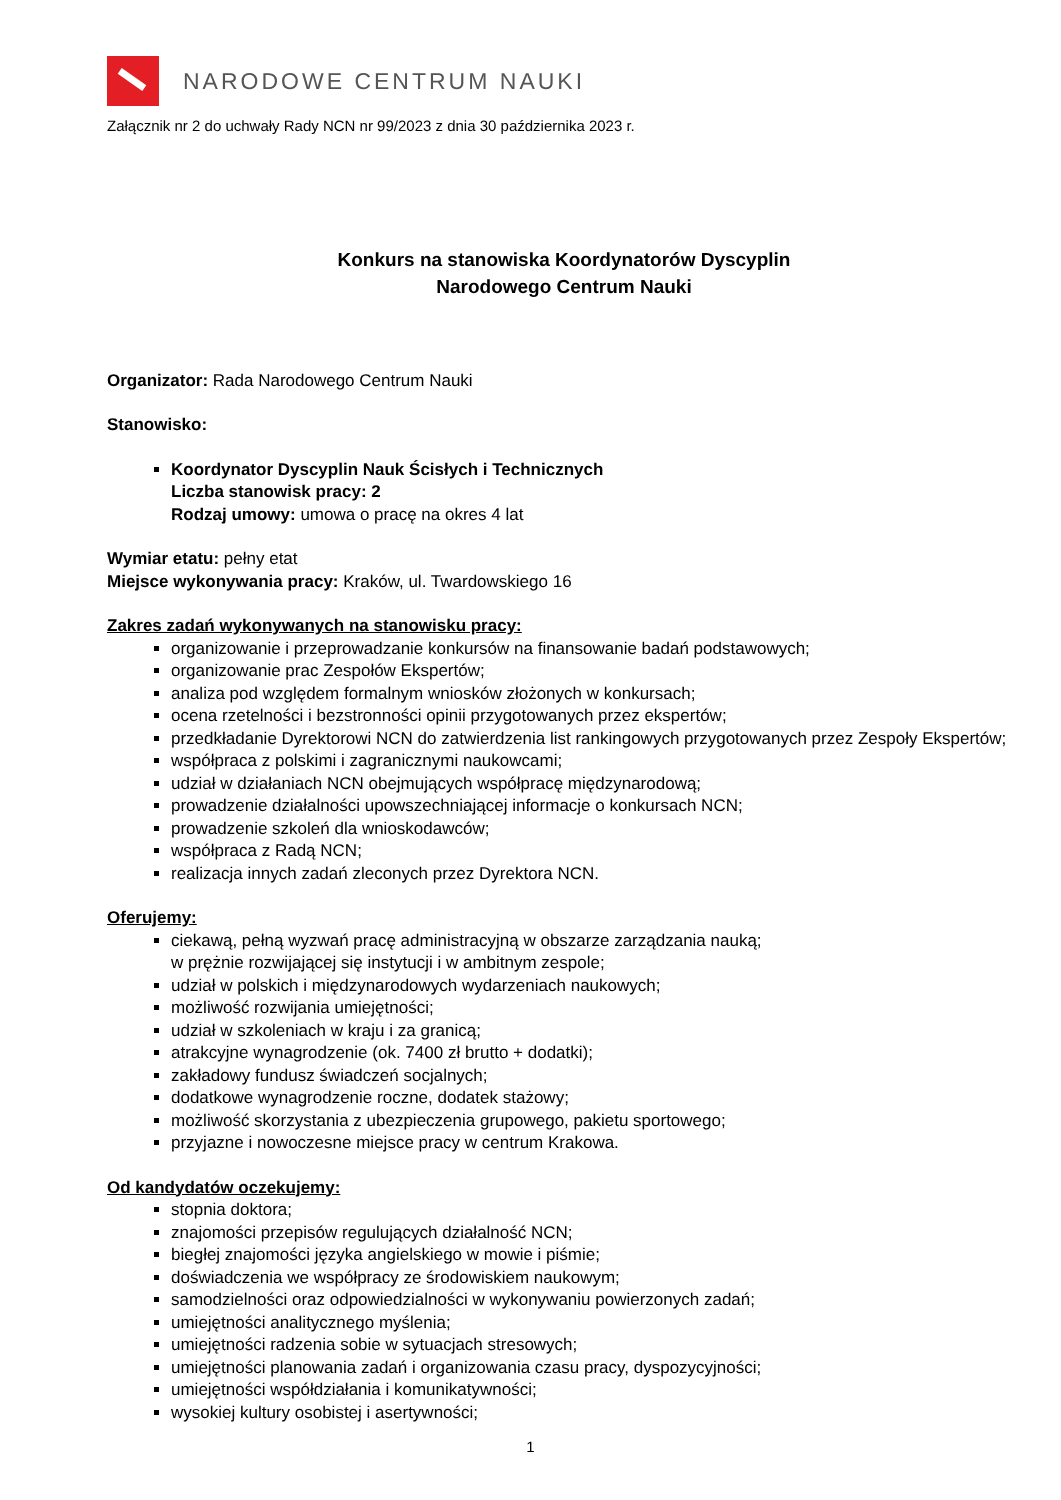NARODOWE CENTRUM NAUKI
Załącznik nr 2 do uchwały Rady NCN nr 99/2023 z dnia 30 października 2023 r.
Konkurs na stanowiska Koordynatorów Dyscyplin
Narodowego Centrum Nauki
Organizator: Rada Narodowego Centrum Nauki
Stanowisko:
Koordynator Dyscyplin Nauk Ścisłych i Technicznych
Liczba stanowisk pracy: 2
Rodzaj umowy: umowa o pracę na okres 4 lat
Wymiar etatu: pełny etat
Miejsce wykonywania pracy: Kraków, ul. Twardowskiego 16
Zakres zadań wykonywanych na stanowisku pracy:
organizowanie i przeprowadzanie konkursów na finansowanie badań podstawowych;
organizowanie prac Zespołów Ekspertów;
analiza pod względem formalnym wniosków złożonych w konkursach;
ocena rzetelności i bezstronności opinii przygotowanych przez ekspertów;
przedkładanie Dyrektorowi NCN do zatwierdzenia list rankingowych przygotowanych przez Zespoły Ekspertów;
współpraca z polskimi i zagranicznymi naukowcami;
udział w działaniach NCN obejmujących współpracę międzynarodową;
prowadzenie działalności upowszechniającej informacje o konkursach NCN;
prowadzenie szkoleń dla wnioskodawców;
współpraca z Radą NCN;
realizacja innych zadań zleconych przez Dyrektora NCN.
Oferujemy:
ciekawą, pełną wyzwań pracę administracyjną w obszarze zarządzania nauką;
w prężnie rozwijającej się instytucji i w ambitnym zespole;
udział w polskich i międzynarodowych wydarzeniach naukowych;
możliwość rozwijania umiejętności;
udział w szkoleniach w kraju i za granicą;
atrakcyjne wynagrodzenie (ok. 7400 zł brutto + dodatki);
zakładowy fundusz świadczeń socjalnych;
dodatkowe wynagrodzenie roczne, dodatek stażowy;
możliwość skorzystania z ubezpieczenia grupowego, pakietu sportowego;
przyjazne i nowoczesne miejsce pracy w centrum Krakowa.
Od kandydatów oczekujemy:
stopnia doktora;
znajomości przepisów regulujących działalność NCN;
biegłej znajomości języka angielskiego w mowie i piśmie;
doświadczenia we współpracy ze środowiskiem naukowym;
samodzielności oraz odpowiedzialności w wykonywaniu powierzonych zadań;
umiejętności analitycznego myślenia;
umiejętności radzenia sobie w sytuacjach stresowych;
umiejętności planowania zadań i organizowania czasu pracy, dyspozycyjności;
umiejętności współdziałania i komunikatywności;
wysokiej kultury osobistej i asertywności;
1